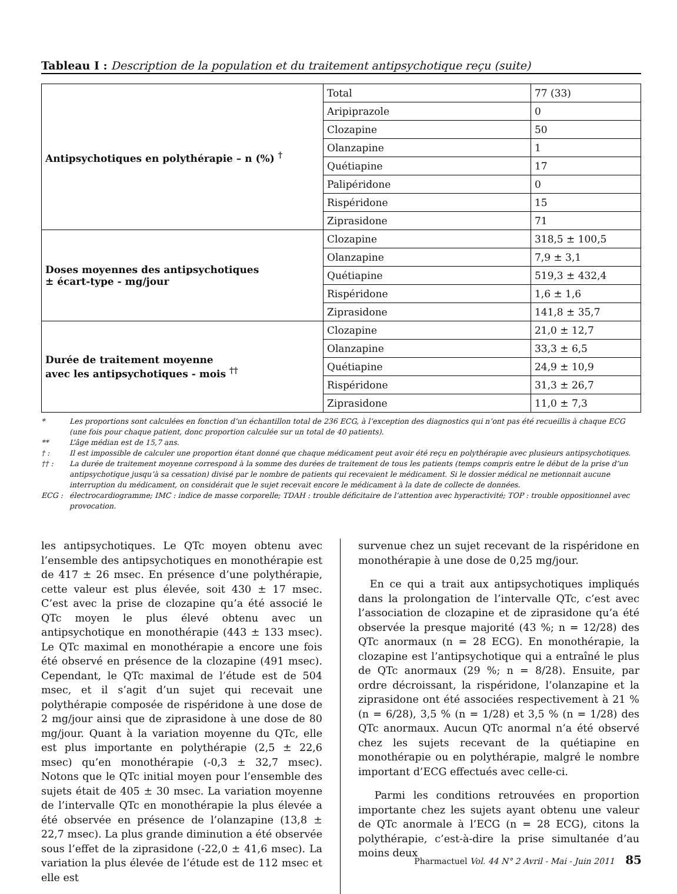Tableau I : Description de la population et du traitement antipsychotique reçu (suite)
| Antipsychotiques en polythérapie – n (%) <sup>†</sup> | Total | 77 (33) |
| | Aripiprazole | 0 |
| | Clozapine | 50 |
| | Olanzapine | 1 |
| | Quétiapine | 17 |
| | Palipéridone | 0 |
| | Rispéridone | 15 |
| | Ziprasidone | 71 |
| Doses moyennes des antipsychotiques ± écart-type - mg/jour | Clozapine | 318,5 ± 100,5 |
| | Olanzapine | 7,9 ± 3,1 |
| | Quétiapine | 519,3 ± 432,4 |
| | Rispéridone | 1,6 ± 1,6 |
| | Ziprasidone | 141,8 ± 35,7 |
| Durée de traitement moyenne avec les antipsychotiques - mois <sup>††</sup> | Clozapine | 21,0 ± 12,7 |
| | Olanzapine | 33,3 ± 6,5 |
| | Quétiapine | 24,9 ± 10,9 |
| | Rispéridone | 31,3 ± 26,7 |
| | Ziprasidone | 11,0 ± 7,3 |
* Les proportions sont calculées en fonction d’un échantillon total de 236 ECG, à l’exception des diagnostics qui n’ont pas été recueillis à chaque ECG (une fois pour chaque patient, donc proportion calculée sur un total de 40 patients).
** L’âge médian est de 15,7 ans.
† : Il est impossible de calculer une proportion étant donné que chaque médicament peut avoir été reçu en polythérapie avec plusieurs antipsychotiques.
†† : La durée de traitement moyenne correspond à la somme des durées de traitement de tous les patients (temps compris entre le début de la prise d’un antipsychotique jusqu’à sa cessation) divisé par le nombre de patients qui recevaient le médicament. Si le dossier médical ne metionnait aucune interruption du médicament, on considérait que le sujet recevait encore le médicament à la date de collecte de données.
ECG : électrocardiogramme; IMC : indice de masse corporelle; TDAH : trouble déficitaire de l’attention avec hyperactivité; TOP : trouble oppositionnel avec provocation.
les antipsychotiques. Le QTc moyen obtenu avec l’ensemble des antipsychotiques en monothérapie est de 417 ± 26 msec. En présence d’une polythérapie, cette valeur est plus élevée, soit 430 ± 17 msec. C’est avec la prise de clozapine qu’a été associé le QTc moyen le plus élevé obtenu avec un antipsychotique en monothérapie (443 ± 133 msec). Le QTc maximal en monothérapie a encore une fois été observé en présence de la clozapine (491 msec). Cependant, le QTc maximal de l’étude est de 504 msec, et il s’agit d’un sujet qui recevait une polythérapie composée de rispéridone à une dose de 2 mg/jour ainsi que de ziprasidone à une dose de 80 mg/jour. Quant à la variation moyenne du QTc, elle est plus importante en polythérapie (2,5 ± 22,6 msec) qu’en monothérapie (-0,3 ± 32,7 msec). Notons que le QTc initial moyen pour l’ensemble des sujets était de 405 ± 30 msec. La variation moyenne de l’intervalle QTc en monothérapie la plus élevée a été observée en présence de l’olanzapine (13,8 ± 22,7 msec). La plus grande diminution a été observée sous l’effet de la ziprasidone (-22,0 ± 41,6 msec). La variation la plus élevée de l’étude est de 112 msec et elle est
survenue chez un sujet recevant de la rispéridone en monothérapie à une dose de 0,25 mg/jour.
En ce qui a trait aux antipsychotiques impliqués dans la prolongation de l’intervalle QTc, c’est avec l’association de clozapine et de ziprasidone qu’a été observée la presque majorité (43 %; n = 12/28) des QTc anormaux (n = 28 ECG). En monothérapie, la clozapine est l’antipsychotique qui a entraîné le plus de QTc anormaux (29 %; n = 8/28). Ensuite, par ordre décroissant, la rispéridone, l’olanzapine et la ziprasidone ont été associées respectivement à 21 % (n = 6/28), 3,5 % (n = 1/28) et 3,5 % (n = 1/28) des QTc anormaux. Aucun QTc anormal n’a été observé chez les sujets recevant de la quétiapine en monothérapie ou en polythérapie, malgré le nombre important d’ECG effectués avec celle-ci.
Parmi les conditions retrouvées en proportion importante chez les sujets ayant obtenu une valeur de QTc anormale à l’ECG (n = 28 ECG), citons la polythérapie, c’est-à-dire la prise simultanée d’au moins deux
Pharmactuel Vol. 44 N° 2 Avril - Mai - Juin 2011 85